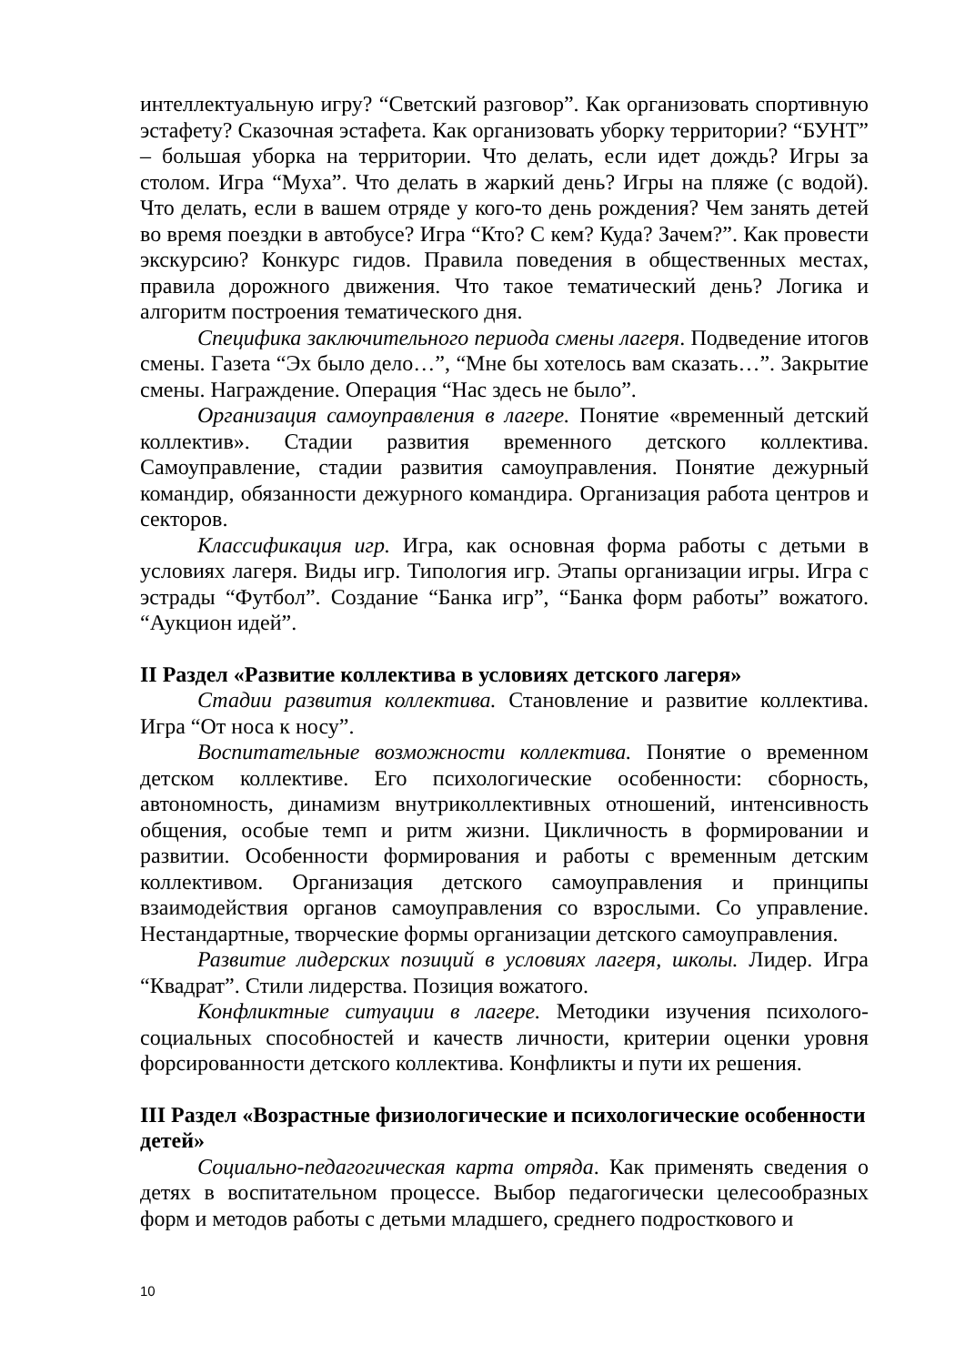интеллектуальную игру? “Светский разговор”. Как организовать спортивную эстафету? Сказочная эстафета. Как организовать уборку территории? “БУНТ” – большая уборка на территории. Что делать, если идет дождь? Игры за столом. Игра “Муха”. Что делать в жаркий день? Игры на пляже (с водой). Что делать, если в вашем отряде у кого-то день рождения? Чем занять детей во время поездки в автобусе? Игра “Кто? С кем? Куда? Зачем?”. Как провести экскурсию? Конкурс гидов. Правила поведения в общественных местах, правила дорожного движения. Что такое тематический день? Логика и алгоритм построения тематического дня.
Специфика заключительного периода смены лагеря. Подведение итогов смены. Газета “Эх было дело…”, “Мне бы хотелось вам сказать…”. Закрытие смены. Награждение. Операция “Нас здесь не было”.
Организация самоуправления в лагере. Понятие «временный детский коллектив». Стадии развития временного детского коллектива. Самоуправление, стадии развития самоуправления. Понятие дежурный командир, обязанности дежурного командира. Организация работа центров и секторов.
Классификация игр. Игра, как основная форма работы с детьми в условиях лагеря. Виды игр. Типология игр. Этапы организации игры. Игра с эстрады “Футбол”. Создание “Банка игр”, “Банка форм работы” вожатого. “Аукцион идей”.
II Раздел «Развитие коллектива в условиях детского лагеря»
Стадии развития коллектива. Становление и развитие коллектива. Игра “От носа к носу”.
Воспитательные возможности коллектива. Понятие о временном детском коллективе. Его психологические особенности: сборность, автономность, динамизм внутриколлективных отношений, интенсивность общения, особые темп и ритм жизни. Цикличность в формировании и развитии. Особенности формирования и работы с временным детским коллективом. Организация детского самоуправления и принципы взаимодействия органов самоуправления со взрослыми. Со управление. Нестандартные, творческие формы организации детского самоуправления.
Развитие лидерских позиций в условиях лагеря, школы. Лидер. Игра “Квадрат”. Стили лидерства. Позиция вожатого.
Конфликтные ситуации в лагере. Методики изучения психолого-социальных способностей и качеств личности, критерии оценки уровня форсированности детского коллектива. Конфликты и пути их решения.
III Раздел «Возрастные физиологические и психологические особенности детей»
Социально-педагогическая карта отряда. Как применять сведения о детях в воспитательном процессе. Выбор педагогически целесообразных форм и методов работы с детьми младшего, среднего подросткового и
10